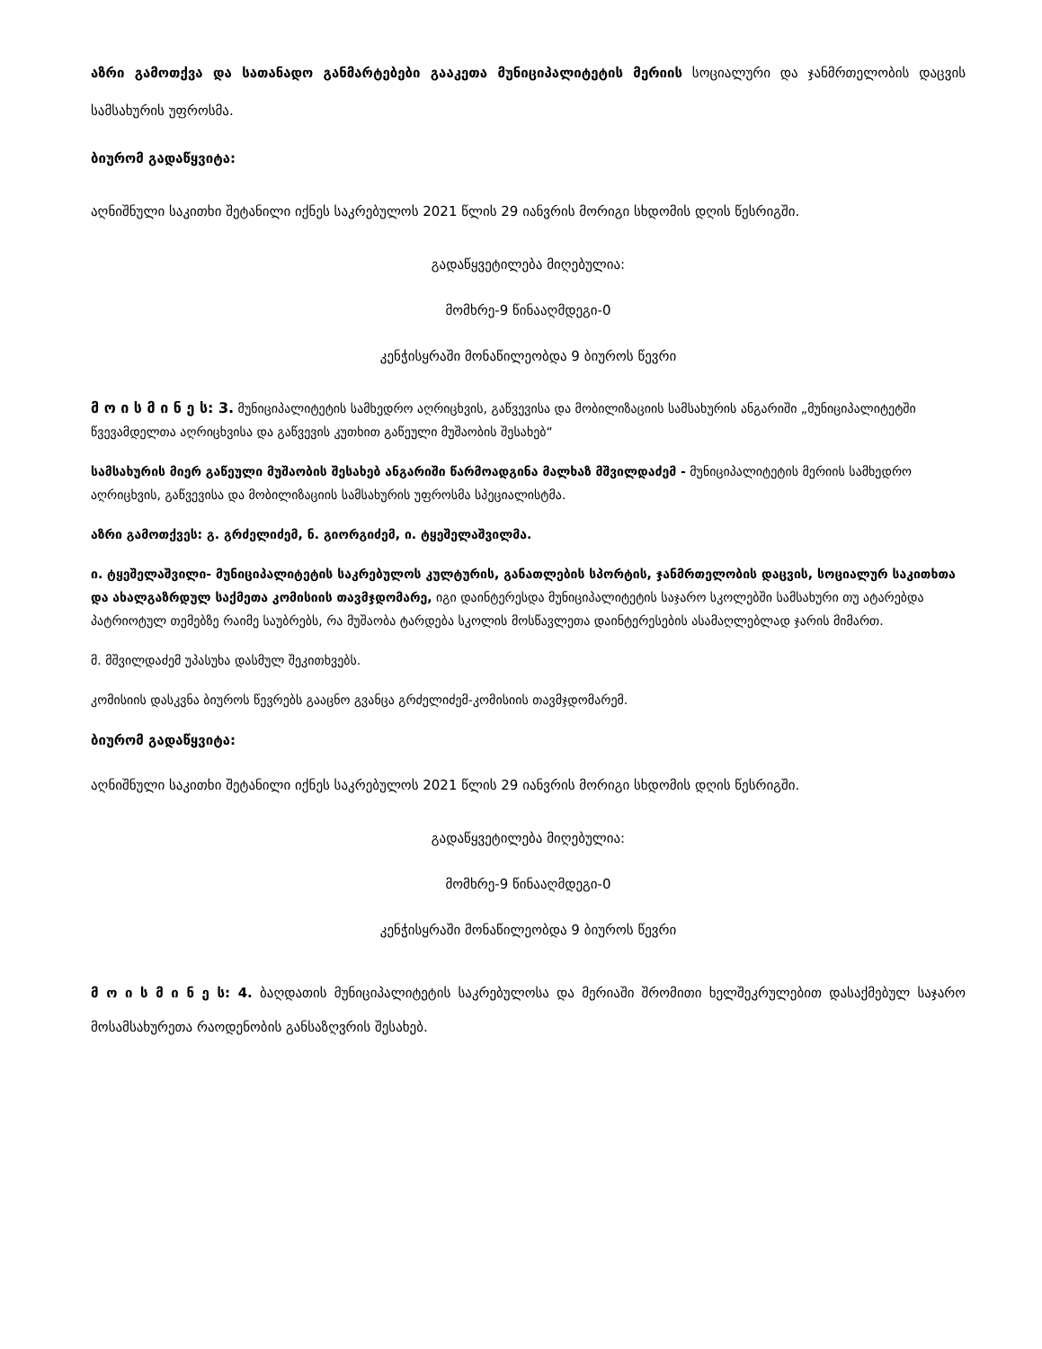აზრი გამოთქვა და სათანადო განმარტებები გააკეთა მუნიციპალიტეტის მერიის სოციალური და ჯანმრთელობის დაცვის სამსახურის უფროსმა.
ბიურომ გადაწყვიტა:
აღნიშნული საკითხი შეტანილი იქნეს საკრებულოს 2021 წლის 29 იანვრის მორიგი სხდომის დღის წესრიგში.
გადაწყვეტილება მიღებულია:
მომხრე-9 წინააღმდეგი-0
კენჭისყრაში მონაწილეობდა 9 ბიუროს წევრი
მ ო ი ს მ ი ნ ე ს: 3. მუნიციპალიტეტის სამხედრო აღრიცხვის, გაწვევისა და მობილიზაციის სამსახურის ანგარიში „მუნიციპალიტეტში წვევამდელთა აღრიცხვისა და გაწვევის კუთხით გაწეული მუშაობის შესახებ“
სამსახურის მიერ გაწეული მუშაობის შესახებ ანგარიში წარმოადგინა მალხაზ მშვილდაძემ - მუნიციპალიტეტის მერიის სამხედრო აღრიცხვის, გაწვევისა და მობილიზაციის სამსახურის უფროსმა სპეციალისტმა.
აზრი გამოთქვეს: გ. გრძელიძემ, ნ. გიორგიძემ, ი. ტყეშელაშვილმა.
ი. ტყეშელაშვილი- მუნიციპალიტეტის საკრებულოს კულტურის, განათლების სპორტის, ჯანმრთელობის დაცვის, სოციალურ საკითხთა და ახალგაზრდულ საქმეთა კომისიის თავმჯდომარე, იგი დაინტერესდა მუნიციპალიტეტის საჯარო სკოლებში სამსახური თუ ატარებდა პატრიოტულ თემებზე რაიმე საუბრებს, რა მუშაობა ტარდება სკოლის მოსწავლეთა დაინტერესების ასამაღლებლად ჯარის მიმართ.
მ. მშვილდაძემ უპასუხა დასმულ შეკითხვებს.
კომისიის დასკვნა ბიუროს წევრებს გააცნო გვანცა გრძელიძემ-კომისიის თავმჯდომარემ.
ბიურომ გადაწყვიტა:
აღნიშნული საკითხი შეტანილი იქნეს საკრებულოს 2021 წლის 29 იანვრის მორიგი სხდომის დღის წესრიგში.
გადაწყვეტილება მიღებულია:
მომხრე-9 წინააღმდეგი-0
კენჭისყრაში მონაწილეობდა 9 ბიუროს წევრი
მ ო ი ს მ ი ნ ე ს: 4. ბაღდათის მუნიციპალიტეტის საკრებულოსა და მერიაში შრომითი ხელშეკრულებით დასაქმებულ საჯარო მოსამსახურეთა რაოდენობის განსაზღვრის შესახებ.